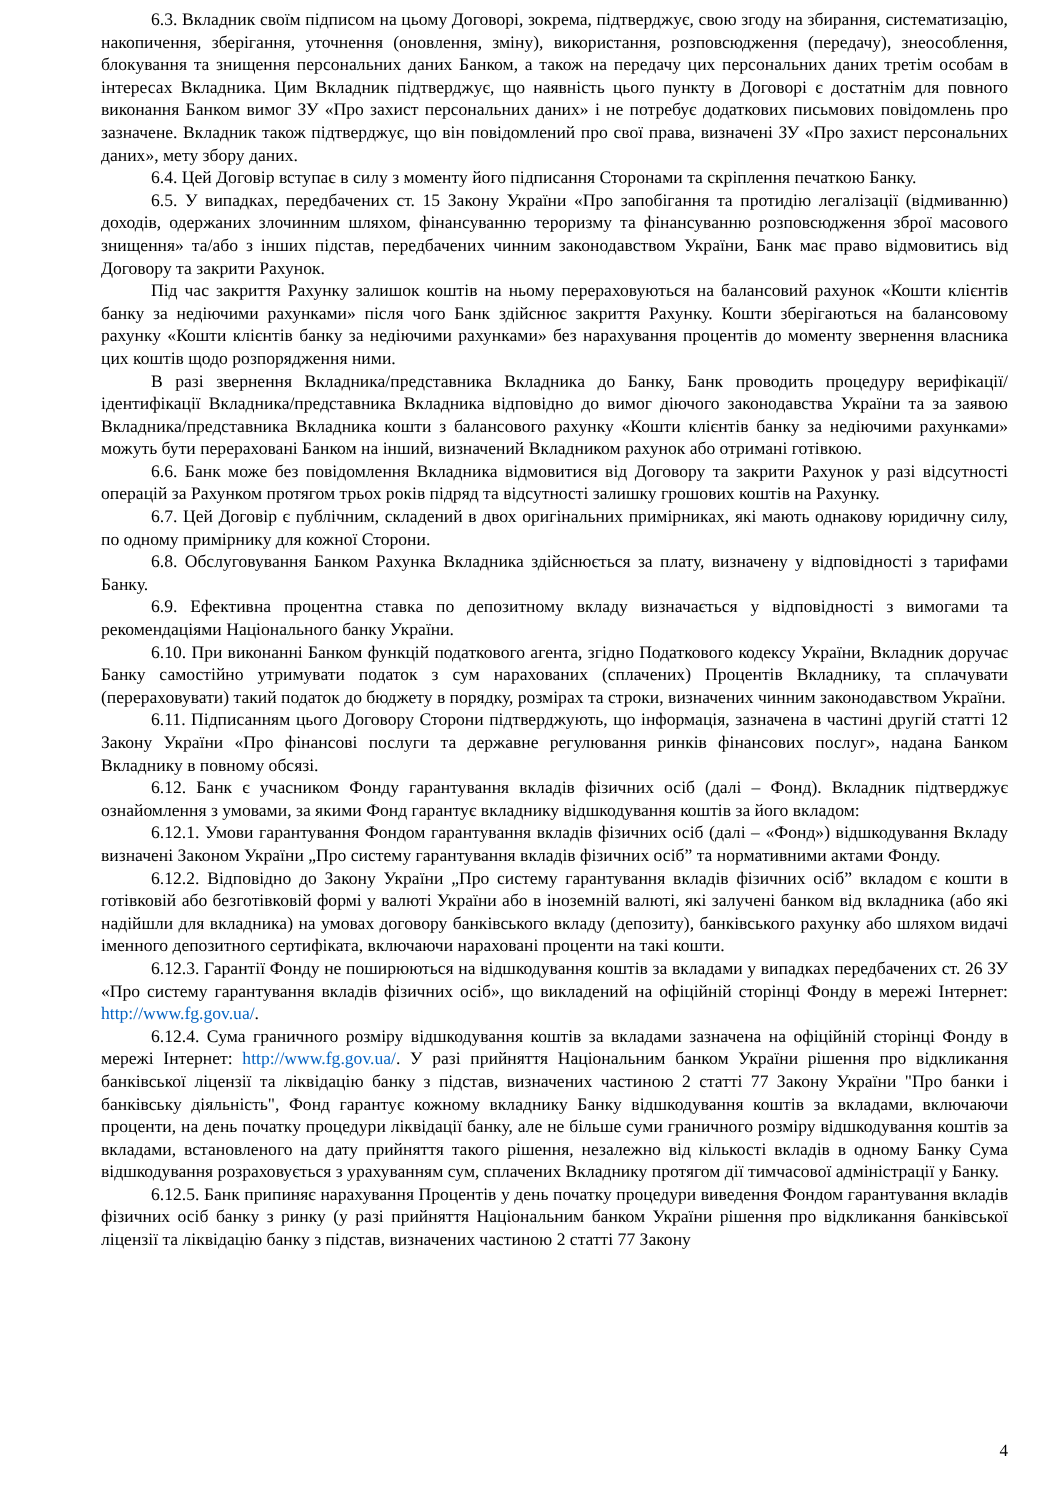6.3. Вкладник своїм підписом на цьому Договорі, зокрема, підтверджує, свою згоду на збирання, систематизацію, накопичення, зберігання, уточнення (оновлення, зміну), використання, розповсюдження (передачу), знеособлення, блокування та знищення персональних даних Банком, а також на передачу цих персональних даних третім особам в інтересах Вкладника. Цим Вкладник підтверджує, що наявність цього пункту в Договорі є достатнім для повного виконання Банком вимог ЗУ «Про захист персональних даних» і не потребує додаткових письмових повідомлень про зазначене. Вкладник також підтверджує, що він повідомлений про свої права, визначені ЗУ «Про захист персональних даних», мету збору даних.
6.4. Цей Договір вступає в силу з моменту його підписання Сторонами та скріплення печаткою Банку.
6.5. У випадках, передбачених ст. 15 Закону України «Про запобігання та протидію легалізації (відмиванню) доходів, одержаних злочинним шляхом, фінансуванню тероризму та фінансуванню розповсюдження зброї масового знищення» та/або з інших підстав, передбачених чинним законодавством України, Банк має право відмовитись від Договору та закрити Рахунок.
Під час закриття Рахунку залишок коштів на ньому перераховуються на балансовий рахунок «Кошти клієнтів банку за недіючими рахунками» після чого Банк здійснює закриття Рахунку. Кошти зберігаються на балансовому рахунку «Кошти клієнтів банку за недіючими рахунками» без нарахування процентів до моменту звернення власника цих коштів щодо розпорядження ними.
В разі звернення Вкладника/представника Вкладника до Банку, Банк проводить процедуру верифікації/ідентифікації Вкладника/представника Вкладника відповідно до вимог діючого законодавства України та за заявою Вкладника/представника Вкладника кошти з балансового рахунку «Кошти клієнтів банку за недіючими рахунками» можуть бути перераховані Банком на інший, визначений Вкладником рахунок або отримані готівкою.
6.6. Банк може без повідомлення Вкладника відмовитися від Договору та закрити Рахунок у разі відсутності операцій за Рахунком протягом трьох років підряд та відсутності залишку грошових коштів на Рахунку.
6.7. Цей Договір є публічним, складений в двох оригінальних примірниках, які мають однакову юридичну силу, по одному примірнику для кожної Сторони.
6.8. Обслуговування Банком Рахунка Вкладника здійснюється за плату, визначену у відповідності з тарифами Банку.
6.9. Ефективна процентна ставка по депозитному вкладу визначається у відповідності з вимогами та рекомендаціями Національного банку України.
6.10. При виконанні Банком функцій податкового агента, згідно Податкового кодексу України, Вкладник доручає Банку самостійно утримувати податок з сум нарахованих (сплачених) Процентів Вкладнику, та сплачувати (перераховувати) такий податок до бюджету в порядку, розмірах та строки, визначених чинним законодавством України.
6.11. Підписанням цього Договору Сторони підтверджують, що інформація, зазначена в частині другій статті 12 Закону України «Про фінансові послуги та державне регулювання ринків фінансових послуг», надана Банком Вкладнику в повному обсязі.
6.12. Банк є учасником Фонду гарантування вкладів фізичних осіб (далі – Фонд). Вкладник підтверджує ознайомлення з умовами, за якими Фонд гарантує вкладнику відшкодування коштів за його вкладом:
6.12.1. Умови гарантування Фондом гарантування вкладів фізичних осіб (далі – «Фонд») відшкодування Вкладу визначені Законом України „Про систему гарантування вкладів фізичних осіб” та нормативними актами Фонду.
6.12.2. Відповідно до Закону України „Про систему гарантування вкладів фізичних осіб” вкладом є кошти в готівковій або безготівковій формі у валюті України або в іноземній валюті, які залучені банком від вкладника (або які надійшли для вкладника) на умовах договору банківського вкладу (депозиту), банківського рахунку або шляхом видачі іменного депозитного сертифіката, включаючи нараховані проценти на такі кошти.
6.12.3. Гарантії Фонду не поширюються на відшкодування коштів за вкладами у випадках передбачених ст. 26 ЗУ «Про систему гарантування вкладів фізичних осіб», що викладений на офіційній сторінці Фонду в мережі Інтернет: http://www.fg.gov.ua/.
6.12.4. Сума граничного розміру відшкодування коштів за вкладами зазначена на офіційній сторінці Фонду в мережі Інтернет: http://www.fg.gov.ua/. У разі прийняття Національним банком України рішення про відкликання банківської ліцензії та ліквідацію банку з підстав, визначених частиною 2 статті 77 Закону України "Про банки і банківську діяльність", Фонд гарантує кожному вкладнику Банку відшкодування коштів за вкладами, включаючи проценти, на день початку процедури ліквідації банку, але не більше суми граничного розміру відшкодування коштів за вкладами, встановленого на дату прийняття такого рішення, незалежно від кількості вкладів в одному Банку Сума відшкодування розраховується з урахуванням сум, сплачених Вкладнику протягом дії тимчасової адміністрації у Банку.
6.12.5. Банк припиняє нарахування Процентів у день початку процедури виведення Фондом гарантування вкладів фізичних осіб банку з ринку (у разі прийняття Національним банком України рішення про відкликання банківської ліцензії та ліквідацію банку з підстав, визначених частиною 2 статті 77 Закону
4